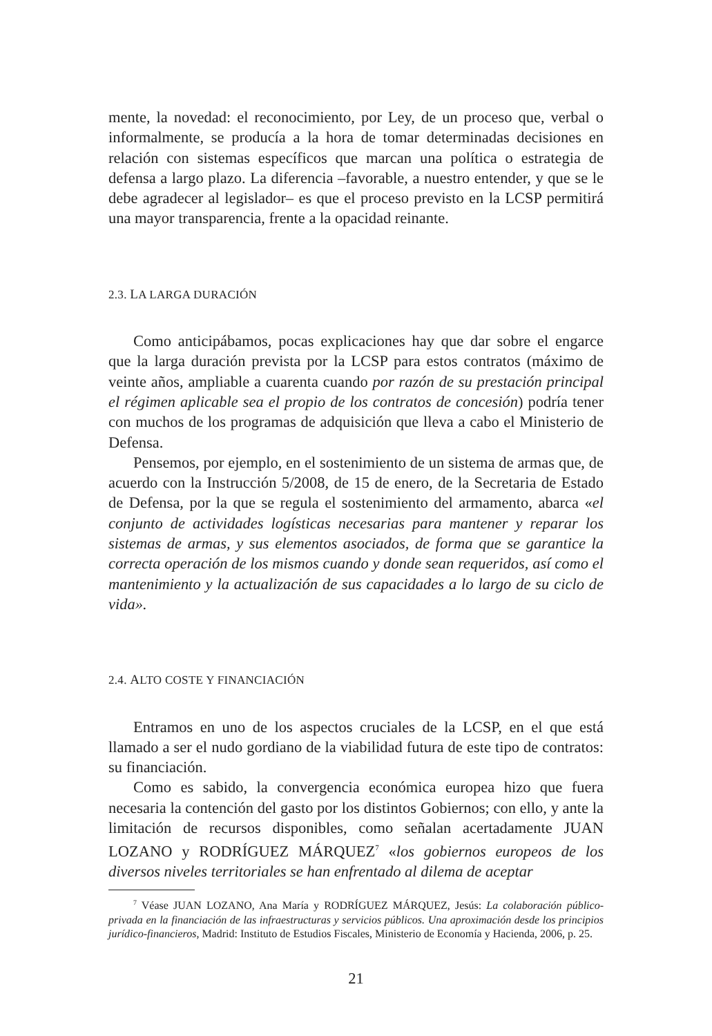mente, la novedad: el reconocimiento, por Ley, de un proceso que, verbal o informalmente, se producía a la hora de tomar determinadas decisiones en relación con sistemas específicos que marcan una política o estrategia de defensa a largo plazo. La diferencia –favorable, a nuestro entender, y que se le debe agradecer al legislador– es que el proceso previsto en la LCSP permitirá una mayor transparencia, frente a la opacidad reinante.
2.3. LA LARGA DURACIÓN
Como anticipábamos, pocas explicaciones hay que dar sobre el engarce que la larga duración prevista por la LCSP para estos contratos (máximo de veinte años, ampliable a cuarenta cuando por razón de su prestación principal el régimen aplicable sea el propio de los contratos de concesión) podría tener con muchos de los programas de adquisición que lleva a cabo el Ministerio de Defensa.
Pensemos, por ejemplo, en el sostenimiento de un sistema de armas que, de acuerdo con la Instrucción 5/2008, de 15 de enero, de la Secretaria de Estado de Defensa, por la que se regula el sostenimiento del armamento, abarca «el conjunto de actividades logísticas necesarias para mantener y reparar los sistemas de armas, y sus elementos asociados, de forma que se garantice la correcta operación de los mismos cuando y donde sean requeridos, así como el mantenimiento y la actualización de sus capacidades a lo largo de su ciclo de vida».
2.4. ALTO COSTE Y FINANCIACIÓN
Entramos en uno de los aspectos cruciales de la LCSP, en el que está llamado a ser el nudo gordiano de la viabilidad futura de este tipo de contratos: su financiación.
Como es sabido, la convergencia económica europea hizo que fuera necesaria la contención del gasto por los distintos Gobiernos; con ello, y ante la limitación de recursos disponibles, como señalan acertadamente JUAN LOZANO y RODRÍGUEZ MÁRQUEZ<sup>7</sup> «los gobiernos europeos de los diversos niveles territoriales se han enfrentado al dilema de aceptar
<sup>7</sup> Véase JUAN LOZANO, Ana María y RODRÍGUEZ MÁRQUEZ, Jesús: La colaboración público-privada en la financiación de las infraestructuras y servicios públicos. Una aproximación desde los principios jurídico-financieros, Madrid: Instituto de Estudios Fiscales, Ministerio de Economía y Hacienda, 2006, p. 25.
21